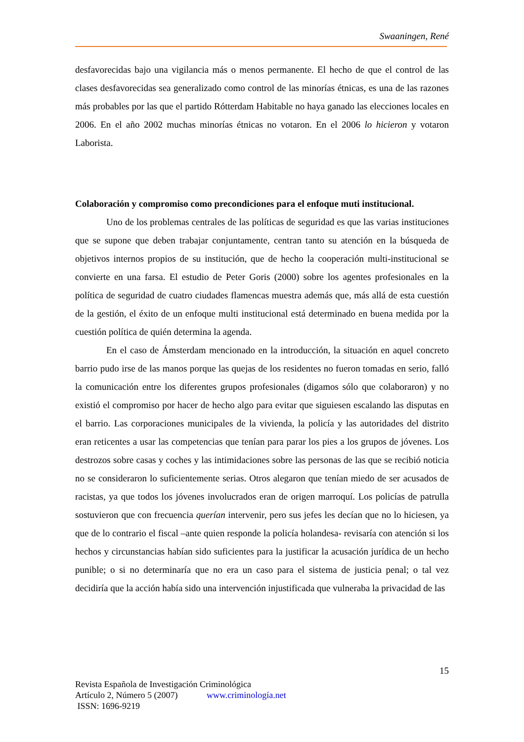Swaaningen, René
desfavorecidas bajo una vigilancia más o menos permanente. El hecho de que el control de las clases desfavorecidas sea generalizado como control de las minorías étnicas, es una de las razones más probables por las que el partido Rótterdam Habitable no haya ganado las elecciones locales en 2006. En el año 2002 muchas minorías étnicas no votaron. En el 2006 lo hicieron y votaron Laborista.
Colaboración y compromiso como precondiciones para el enfoque muti institucional.
Uno de los problemas centrales de las políticas de seguridad es que las varias instituciones que se supone que deben trabajar conjuntamente, centran tanto su atención en la búsqueda de objetivos internos propios de su institución, que de hecho la cooperación multi-institucional se convierte en una farsa. El estudio de Peter Goris (2000) sobre los agentes profesionales en la política de seguridad de cuatro ciudades flamencas muestra además que, más allá de esta cuestión de la gestión, el éxito de un enfoque multi institucional está determinado en buena medida por la cuestión política de quién determina la agenda.
En el caso de Ámsterdam mencionado en la introducción, la situación en aquel concreto barrio pudo irse de las manos porque las quejas de los residentes no fueron tomadas en serio, falló la comunicación entre los diferentes grupos profesionales (digamos sólo que colaboraron) y no existió el compromiso por hacer de hecho algo para evitar que siguiesen escalando las disputas en el barrio. Las corporaciones municipales de la vivienda, la policía y las autoridades del distrito eran reticentes a usar las competencias que tenían para parar los pies a los grupos de jóvenes. Los destrozos sobre casas y coches y las intimidaciones sobre las personas de las que se recibió noticia no se consideraron lo suficientemente serias. Otros alegaron que tenían miedo de ser acusados de racistas, ya que todos los jóvenes involucrados eran de origen marroquí. Los policías de patrulla sostuvieron que con frecuencia querían intervenir, pero sus jefes les decían que no lo hiciesen, ya que de lo contrario el fiscal –ante quien responde la policía holandesa- revisaría con atención si los hechos y circunstancias habían sido suficientes para la justificar la acusación jurídica de un hecho punible; o si no determinaría que no era un caso para el sistema de justicia penal; o tal vez decidiría que la acción había sido una intervención injustificada que vulneraba la privacidad de las
15
Revista Española de Investigación Criminológica
Artículo 2, Número 5 (2007) www.criminología.net
ISSN: 1696-9219